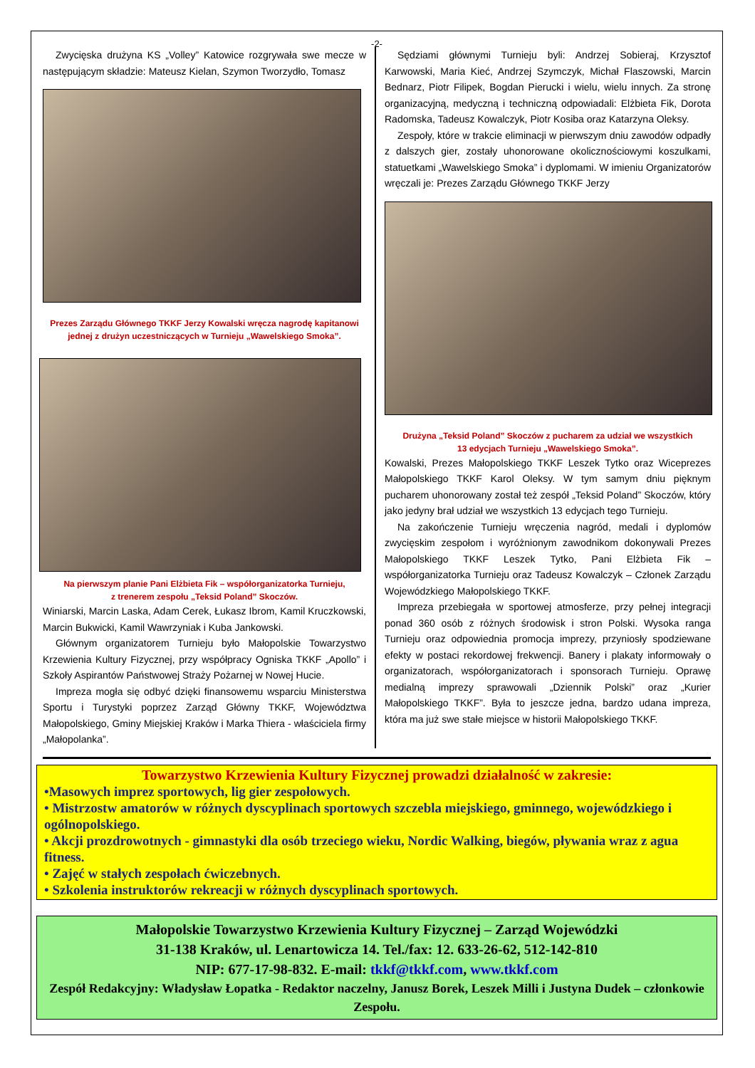-2-
Zwycięska drużyna KS „Volley” Katowice rozgrywała swe mecze w następującym składzie: Mateusz Kielan, Szymon Tworzydło, Tomasz
Prezes Zarządu Głównego TKKF Jerzy Kowalski wręcza nagrodę kapitanowi jednej z drużyn uczestniczących w Turnieju „Wawelskiego Smoka”.
Na pierwszym planie Pani Elżbieta Fik – współorganizatorka Turnieju,
z trenerem zespołu „Teksid Poland” Skoczów.
Winiarski, Marcin Laska, Adam Cerek, Łukasz Ibrom, Kamil Kruczkowski, Marcin Bukwicki, Kamil Wawrzyniak i Kuba Jankowski.
Głównym organizatorem Turnieju było Małopolskie Towarzystwo Krzewienia Kultury Fizycznej, przy współpracy Ogniska TKKF „Apollo” i Szkoły Aspirantów Państwowej Straży Pożarnej w Nowej Hucie.
Impreza mogła się odbyć dzięki finansowemu wsparciu Ministerstwa Sportu i Turystyki poprzez Zarząd Główny TKKF, Województwa Małopolskiego, Gminy Miejskiej Kraków i Marka Thiera - właściciela firmy „Małopolanka”.
Sędziami głównymi Turnieju byli: Andrzej Sobieraj, Krzysztof Karwowski, Maria Kieć, Andrzej Szymczyk, Michał Flaszowski, Marcin Bednarz, Piotr Filipek, Bogdan Pierucki i wielu, wielu innych. Za stronę organizacyjną, medyczną i techniczną odpowiadali: Elżbieta Fik, Dorota Radomska, Tadeusz Kowalczyk, Piotr Kosiba oraz Katarzyna Oleksy.
Zespoły, które w trakcie eliminacji w pierwszym dniu zawodów odpadły z dalszych gier, zostały uhonorowane okolicznościowymi koszulkami, statuetkami „Wawelskiego Smoka” i dyplomami. W imieniu Organizatorów wręczali je: Prezes Zarządu Głównego TKKF Jerzy
Drużyna „Teksid Poland” Skoczów z pucharem za udział we wszystkich
13 edycjach Turnieju „Wawelskiego Smoka”.
Kowalski, Prezes Małopolskiego TKKF Leszek Tytko oraz Wiceprezes Małopolskiego TKKF Karol Oleksy. W tym samym dniu pięknym pucharem uhonorowany został też zespół „Teksid Poland” Skoczów, który jako jedyny brał udział we wszystkich 13 edycjach tego Turnieju.
Na zakończenie Turnieju wręczenia nagród, medali i dyplomów zwycięskim zespołom i wyróżnionym zawodnikom dokonywali Prezes Małopolskiego TKKF Leszek Tytko, Pani Elżbieta Fik – współorganizatorka Turnieju oraz Tadeusz Kowalczyk – Członek Zarządu Wojewódzkiego Małopolskiego TKKF.
Impreza przebiegała w sportowej atmosferze, przy pełnej integracji ponad 360 osób z różnych środowisk i stron Polski. Wysoka ranga Turnieju oraz odpowiednia promocja imprezy, przyniosły spodziewane efekty w postaci rekordowej frekwencji. Banery i plakaty informowały o organizatorach, współorganizatorach i sponsorach Turnieju. Oprawę medialną imprezy sprawowali „Dziennik Polski” oraz „Kurier Małopolskiego TKKF”. Była to jeszcze jedna, bardzo udana impreza, która ma już swe stałe miejsce w historii Małopolskiego TKKF.
Towarzystwo Krzewienia Kultury Fizycznej prowadzi działalność w zakresie:
•Masowych imprez sportowych, lig gier zespołowych.
• Mistrzostw amatorów w różnych dyscyplinach sportowych szczebla miejskiego, gminnego, wojewódzkiego i ogólnopolskiego.
• Akcji prozdrowotnych - gimnastyki dla osób trzeciego wieku, Nordic Walking, biegów, pływania wraz z agua fitness.
• Zajęć w stałych zespołach ćwiczebnych.
• Szkolenia instruktorów rekreacji w różnych dyscyplinach sportowych.
Małopolskie Towarzystwo Krzewienia Kultury Fizycznej – Zarząd Wojewódzki
31-138 Kraków, ul. Lenartowicza 14. Tel./fax: 12. 633-26-62, 512-142-810
NIP: 677-17-98-832. E-mail: tkkf@tkkf.com, www.tkkf.com
Zespół Redakcyjny: Władysław Łopatka - Redaktor naczelny, Janusz Borek, Leszek Milli i Justyna Dudek – członkowie Zespołu.